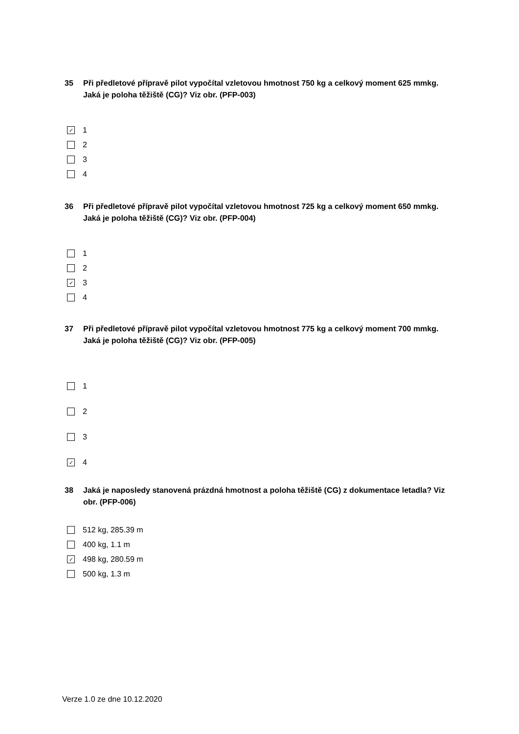35 Při předletové přípravě pilot vypočítal vzletovou hmotnost 750 kg a celkový moment 625 mmkg. Jaká je poloha těžiště (CG)? Viz obr. (PFP-003)
✓ 1
2
3
4
36 Při předletové přípravě pilot vypočítal vzletovou hmotnost 725 kg a celkový moment 650 mmkg. Jaká je poloha těžiště (CG)? Viz obr. (PFP-004)
1
2
✓ 3
4
37 Při předletové přípravě pilot vypočítal vzletovou hmotnost 775 kg a celkový moment 700 mmkg. Jaká je poloha těžiště (CG)? Viz obr. (PFP-005)
1
2
3
✓ 4
38 Jaká je naposledy stanovená prázdná hmotnost a poloha těžiště (CG) z dokumentace letadla? Viz obr. (PFP-006)
512 kg, 285.39 m
400 kg, 1.1 m
✓ 498 kg, 280.59 m
500 kg, 1.3 m
Verze 1.0 ze dne 10.12.2020